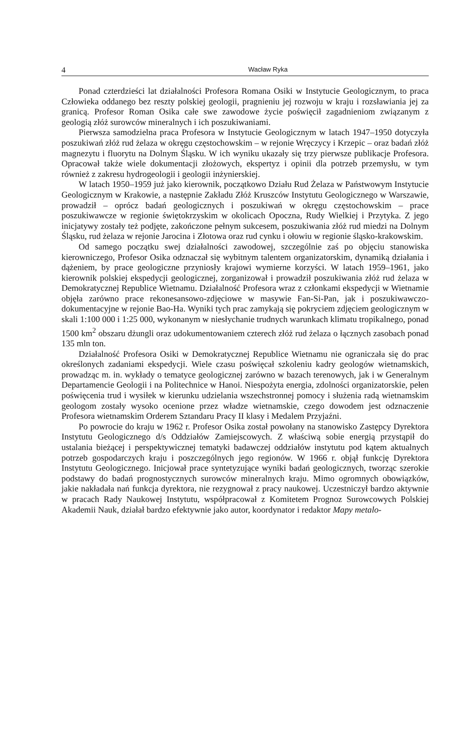4 Wacław Ryka
Ponad czterdzieści lat działalności Profesora Romana Osiki w Instytucie Geologicznym, to praca Człowieka oddanego bez reszty polskiej geologii, pragnieniu jej rozwoju w kraju i rozsławiania jej za granicą. Profesor Roman Osika całe swe zawodowe życie poświęcił zagadnieniom związanym z geologią złóż surowców mineralnych i ich poszukiwaniami.
Pierwsza samodzielna praca Profesora w Instytucie Geologicznym w latach 1947–1950 dotyczyła poszukiwań złóż rud żelaza w okręgu częstochowskim – w rejonie Wręczycy i Krzepic – oraz badań złóż magnezytu i fluorytu na Dolnym Śląsku. W ich wyniku ukazały się trzy pierwsze publikacje Profesora. Opracował także wiele dokumentacji złożowych, ekspertyz i opinii dla potrzeb przemysłu, w tym również z zakresu hydrogeologii i geologii inżynierskiej.
W latach 1950–1959 już jako kierownik, początkowo Działu Rud Żelaza w Państwowym Instytucie Geologicznym w Krakowie, a następnie Zakładu Złóż Kruszców Instytutu Geologicznego w Warszawie, prowadził – oprócz badań geologicznych i poszukiwań w okręgu częstochowskim – prace poszukiwawcze w regionie świętokrzyskim w okolicach Opoczna, Rudy Wielkiej i Przytyka. Z jego inicjatywy zostały też podjęte, zakończone pełnym sukcesem, poszukiwania złóż rud miedzi na Dolnym Śląsku, rud żelaza w rejonie Jarocina i Złotowa oraz rud cynku i ołowiu w regionie śląsko-krakowskim.
Od samego początku swej działalności zawodowej, szczególnie zaś po objęciu stanowiska kierowniczego, Profesor Osika odznaczał się wybitnym talentem organizatorskim, dynamiką działania i dążeniem, by prace geologiczne przyniosły krajowi wymierne korzyści. W latach 1959–1961, jako kierownik polskiej ekspedycji geologicznej, zorganizował i prowadził poszukiwania złóż rud żelaza w Demokratycznej Republice Wietnamu. Działalność Profesora wraz z członkami ekspedycji w Wietnamie objęła zarówno prace rekonesansowo-zdjęciowe w masywie Fan-Si-Pan, jak i poszukiwawczo-dokumentacyjne w rejonie Bao-Ha. Wyniki tych prac zamykają się pokryciem zdjęciem geologicznym w skali 1:100 000 i 1:25 000, wykonanym w niesłychanie trudnych warunkach klimatu tropikalnego, ponad 1500 km<sup>2</sup> obszaru dżungli oraz udokumentowaniem czterech złóż rud żelaza o łącznych zasobach ponad 135 mln ton.
Działalność Profesora Osiki w Demokratycznej Republice Wietnamu nie ograniczała się do prac określonych zadaniami ekspedycji. Wiele czasu poświęcał szkoleniu kadry geologów wietnamskich, prowadząc m. in. wykłady o tematyce geologicznej zarówno w bazach terenowych, jak i w Generalnym Departamencie Geologii i na Politechnice w Hanoi. Niespożyta energia, zdolności organizatorskie, pełen poświęcenia trud i wysiłek w kierunku udzielania wszechstronnej pomocy i służenia radą wietnamskim geologom zostały wysoko ocenione przez władze wietnamskie, czego dowodem jest odznaczenie Profesora wietnamskim Orderem Sztandaru Pracy II klasy i Medalem Przyjaźni.
Po powrocie do kraju w 1962 r. Profesor Osika został powołany na stanowisko Zastępcy Dyrektora Instytutu Geologicznego d/s Oddziałów Zamiejscowych. Z właściwą sobie energią przystąpił do ustalania bieżącej i perspektywicznej tematyki badawczej oddziałów instytutu pod kątem aktualnych potrzeb gospodarczych kraju i poszczególnych jego regionów. W 1966 r. objął funkcję Dyrektora Instytutu Geologicznego. Inicjował prace syntetyzujące wyniki badań geologicznych, tworząc szerokie podstawy do badań prognostycznych surowców mineralnych kraju. Mimo ogromnych obowiązków, jakie nakładała nań funkcja dyrektora, nie rezygnował z pracy naukowej. Uczestniczył bardzo aktywnie w pracach Rady Naukowej Instytutu, współpracował z Komitetem Prognoz Surowcowych Polskiej Akademii Nauk, działał bardzo efektywnie jako autor, koordynator i redaktor Mapy metalo-